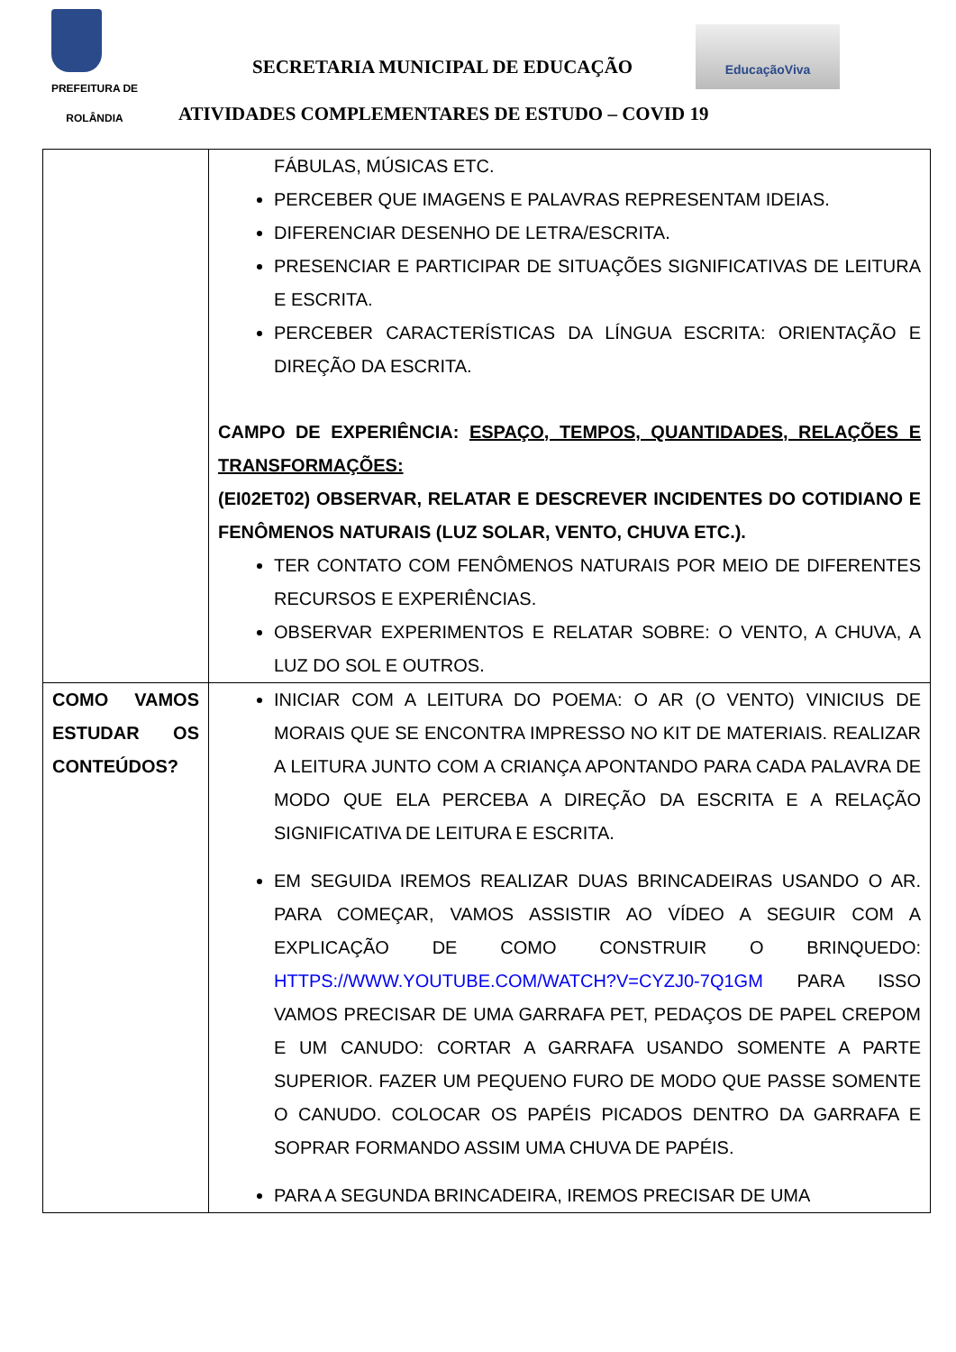PREFEITURA DE
ROLÂNDIA
SECRETARIA MUNICIPAL DE EDUCAÇÃO
EducaçãoViva
ATIVIDADES COMPLEMENTARES DE ESTUDO – COVID 19
| | FÁBULAS, MÚSICAS ETC. PERCEBER QUE IMAGENS E PALAVRAS REPRESENTAM IDEIAS. DIFERENCIAR DESENHO DE LETRA/ESCRITA. PRESENCIAR E PARTICIPAR DE SITUAÇÕES SIGNIFICATIVAS DE LEITURA E ESCRITA. PERCEBER CARACTERÍSTICAS DA LÍNGUA ESCRITA: ORIENTAÇÃO E DIREÇÃO DA ESCRITA. CAMPO DE EXPERIÊNCIA: ESPAÇO, TEMPOS, QUANTIDADES, RELAÇÕES E TRANSFORMAÇÕES: (EI02ET02) OBSERVAR, RELATAR E DESCREVER INCIDENTES DO COTIDIANO E FENÔMENOS NATURAIS (LUZ SOLAR, VENTO, CHUVA ETC.). TER CONTATO COM FENÔMENOS NATURAIS POR MEIO DE DIFERENTES RECURSOS E EXPERIÊNCIAS. OBSERVAR EXPERIMENTOS E RELATAR SOBRE: O VENTO, A CHUVA, A LUZ DO SOL E OUTROS. |
| COMO VAMOS ESTUDAR OS CONTEÚDOS? | INICIAR COM A LEITURA DO POEMA: O AR (O VENTO) VINICIUS DE MORAIS QUE SE ENCONTRA IMPRESSO NO KIT DE MATERIAIS. REALIZAR A LEITURA JUNTO COM A CRIANÇA APONTANDO PARA CADA PALAVRA DE MODO QUE ELA PERCEBA A DIREÇÃO DA ESCRITA E A RELAÇÃO SIGNIFICATIVA DE LEITURA E ESCRITA. EM SEGUIDA IREMOS REALIZAR DUAS BRINCADEIRAS USANDO O AR. PARA COMEÇAR, VAMOS ASSISTIR AO VÍDEO A SEGUIR COM A EXPLICAÇÃO DE COMO CONSTRUIR O BRINQUEDO: HTTPS://WWW.YOUTUBE.COM/WATCH?V=CYZJ0-7Q1GM PARA ISSO VAMOS PRECISAR DE UMA GARRAFA PET, PEDAÇOS DE PAPEL CREPOM E UM CANUDO: CORTAR A GARRAFA USANDO SOMENTE A PARTE SUPERIOR. FAZER UM PEQUENO FURO DE MODO QUE PASSE SOMENTE O CANUDO. COLOCAR OS PAPÉIS PICADOS DENTRO DA GARRAFA E SOPRAR FORMANDO ASSIM UMA CHUVA DE PAPÉIS. PARA A SEGUNDA BRINCADEIRA, IREMOS PRECISAR DE UMA |